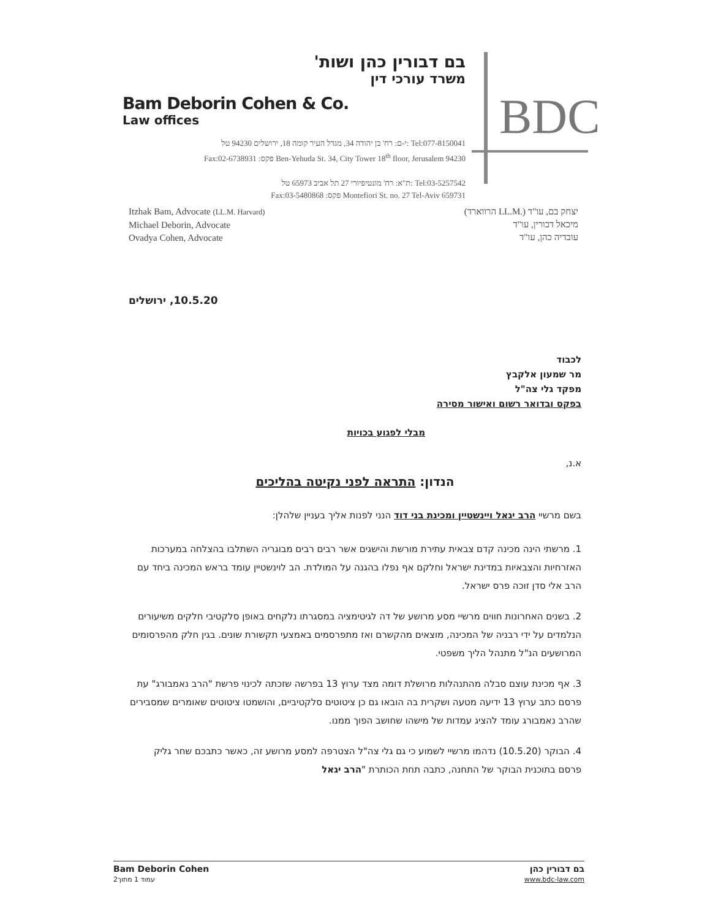בם דבורין כהן ושות'
משרד עורכי דין
Bam Deborin Cohen & Co.
Law offices
י-ם: רח' בן יהודה 34, מגדל העיר קומה 18, ירושלים 94230 טל: Tel:077-8150041
Fax:02-6738931 :פקס Ben-Yehuda St. 34, City Tower 18<sup>th</sup> floor, Jerusalem 94230
ת"א: רח' מונטיפיורי 27 תל אביב 65973 טל: Tel:03-5257542
Fax:03-5480868 :פקס Montefiori St. no. 27 Tel-Aviv 659731
BDC
Itzhak Bam, Advocate (LL.M. Harvard)
Michael Deborin, Advocate
Ovadya Cohen, Advocate
יצחק בם, עו"ד (.LL.M הרווארד)
מיכאל דבורין, עו"ד
עובדיה כהן, עו"ד
10.5.20, ירושלים
לכבוד
מר שמעון אלקבץ
מפקד גלי צה"ל
בפקס ובדואר רשום ואישור מסירה
מבלי לפגוע בכויות
א.נ,
הנדון: התראה לפני נקיטה בהליכים
בשם מרשיי הרב יגאל ויינשטיין ומכינת בני דוד הנני לפנות אליך בעניין שלהלן:
1. מרשתי הינה מכינה קדם צבאית עתירת מורשת והישגים אשר רבים רבים מבוגריה השתלבו בהצלחה במערכות האזרחיות והצבאיות במדינת ישראל וחלקם אף נפלו בהגנה על המולדת. הב לוינשטיין עומד בראש המכינה ביחד עם הרב אלי סדן זוכה פרס ישראל.
2. בשנים האחרונות חווים מרשיי מסע מרושע של דה לגיטימציה במסגרתו נלקחים באופן סלקטיבי חלקים משיעורים הנלמדים על ידי רבניה של המכינה, מוצאים מהקשרם ואז מתפרסמים באמצעי תקשורת שונים. בגין חלק מהפרסומים המרושעים הנ"ל מתנהל הליך משפטי.
3. אף מכינת עוצם סבלה מהתנהלות מרושלת דומה מצד ערוץ 13 בפרשה שזכתה לכינוי פרשת "הרב נאמבורג" עת פרסם כתב ערוץ 13 ידיעה מטעה ושקרית בה הובאו גם כן ציטוטים סלקטיביים, והושמטו ציטוטים שאומרים שמסבירים שהרב נאמבורג עומד להציג עמדות של מישהו שחושב הפוך ממנו.
4. הבוקר (10.5.20) נדהמו מרשיי לשמוע כי גם גלי צה"ל הצטרפה למסע מרושע זה, כאשר כתבכם שחר גליק פרסם בתוכנית הבוקר של התחנה, כתבה תחת הכותרת "הרב יגאל
Bam Deborin Cohen
עמוד 1 מתוך2
בם דבורין כהן
www.bdc-law.com